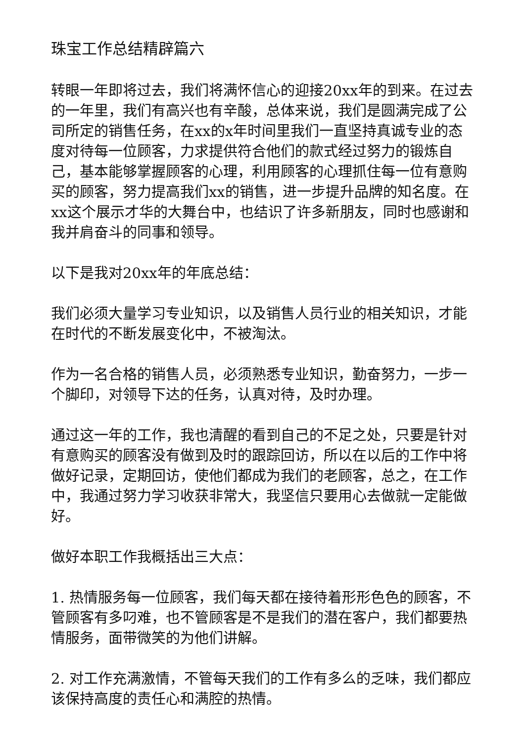珠宝工作总结精辟篇六
转眼一年即将过去，我们将满怀信心的迎接20xx年的到来。在过去的一年里，我们有高兴也有辛酸，总体来说，我们是圆满完成了公司所定的销售任务，在xx的x年时间里我们一直坚持真诚专业的态度对待每一位顾客，力求提供符合他们的款式经过努力的锻炼自己，基本能够掌握顾客的心理，利用顾客的心理抓住每一位有意购买的顾客，努力提高我们xx的销售，进一步提升品牌的知名度。在xx这个展示才华的大舞台中，也结识了许多新朋友，同时也感谢和我并肩奋斗的同事和领导。
以下是我对20xx年的年底总结：
我们必须大量学习专业知识，以及销售人员行业的相关知识，才能在时代的不断发展变化中，不被淘汰。
作为一名合格的销售人员，必须熟悉专业知识，勤奋努力，一步一个脚印，对领导下达的任务，认真对待，及时办理。
通过这一年的工作，我也清醒的看到自己的不足之处，只要是针对有意购买的顾客没有做到及时的跟踪回访，所以在以后的工作中将做好记录，定期回访，使他们都成为我们的老顾客，总之，在工作中，我通过努力学习收获非常大，我坚信只要用心去做就一定能做好。
做好本职工作我概括出三大点：
1. 热情服务每一位顾客，我们每天都在接待着形形色色的顾客，不管顾客有多叼难，也不管顾客是不是我们的潜在客户，我们都要热情服务，面带微笑的为他们讲解。
2. 对工作充满激情，不管每天我们的工作有多么的乏味，我们都应该保持高度的责任心和满腔的热情。